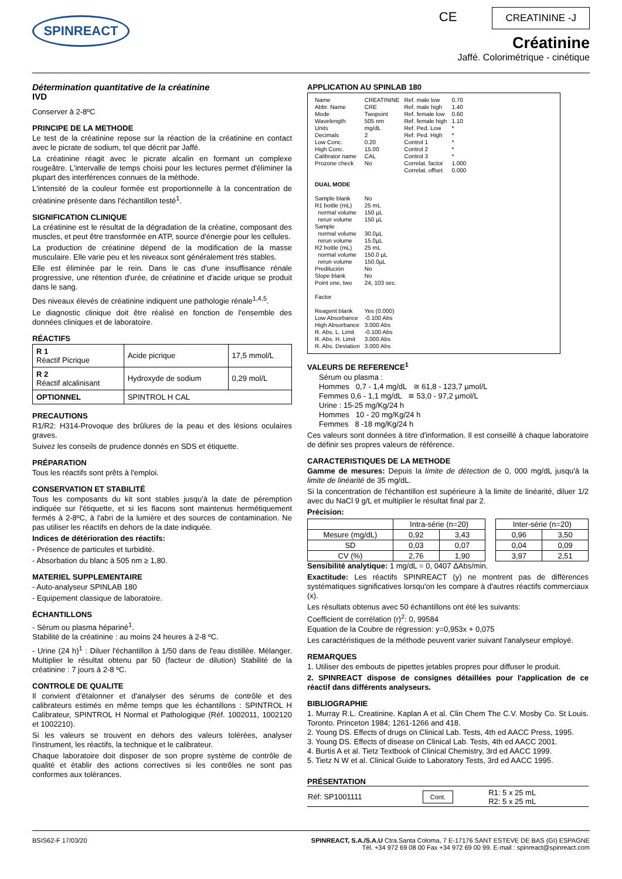SPINREACT
CE CREATININE -J
Créatinine
Jaffé. Colorimétrique - cinétique
Détermination quantitative de la créatinine
IVD
Conserver à 2-8ºC
PRINCIPE DE LA METHODE
Le test de la créatinine repose sur la réaction de la créatinine en contact avec le picrate de sodium, tel que décrit par Jaffé.
La créatinine réagit avec le picrate alcalin en formant un complexe rougeâtre. L'intervalle de temps choisi pour les lectures permet d'éliminer la plupart des interférences connues de la méthode.
L'intensité de la couleur formée est proportionnelle à la concentration de créatinine présente dans l'échantillon testé<sup>1</sup>.
SIGNIFICATION CLINIQUE
La créatinine est le résultat de la dégradation de la créatine, composant des muscles, et peut être transformée en ATP, source d'énergie pour les cellules.
La production de créatinine dépend de la modification de la masse musculaire. Elle varie peu et les niveaux sont généralement très stables.
Elle est éliminée par le rein. Dans le cas d'une insuffisance rénale progressive, une rétention d'urée, de créatinine et d'acide urique se produit dans le sang.
Des niveaux élevés de créatinine indiquent une pathologie rénale<sup>1,4,5</sup>.
Le diagnostic clinique doit être réalisé en fonction de l'ensemble des données cliniques et de laboratoire.
RÉACTIFS
| R 1 Réactif Picrique | Acide picrique | 17,5 mmol/L |
| R 2 Réactif alcalinisant | Hydroxyde de sodium | 0,29 mol/L |
| OPTIONNEL | SPINTROL H CAL | |
PRECAUTIONS
R1/R2: H314-Provoque des brûlures de la peau et des lésions oculaires graves.
Suivez les conseils de prudence donnés en SDS et étiquette.
PRÉPARATION
Tous les réactifs sont prêts à l'emploi.
CONSERVATION ET STABILITÉ
Tous les composants du kit sont stables jusqu'à la date de péremption indiquée sur l'étiquette, et si les flacons sont maintenus hermétiquement fermés à 2-8ºC, à l'abri de la lumière et des sources de contamination. Ne pas utiliser les réactifs en dehors de la date indiquée.
Indices de détérioration des réactifs:
- Présence de particules et turbidité.
- Absorbation du blanc à 505 nm ≥ 1,80.
MATERIEL SUPPLEMENTAIRE
- Auto-analyseur SPINLAB 180
- Equipement classique de laboratoire.
ÉCHANTILLONS
- Sérum ou plasma hépariné<sup>1</sup>.
Stabilité de la créatinine : au moins 24 heures à 2-8 ºC.
- Urine (24 h)<sup>1</sup> : Diluer l'échantillon à 1/50 dans de l'eau distillée. Mélanger. Multiplier le résultat obtenu par 50 (facteur de dilution) Stabilité de la créatinine : 7 jours à 2-8 ºC.
CONTROLE DE QUALITE
Il convient d'étalonner et d'analyser des sérums de contrôle et des calibrateurs estimés en même temps que les échantillons : SPINTROL H Calibrateur, SPINTROL H Normal et Pathologique (Réf. 1002011, 1002120 et 1002210).
Si les valeurs se trouvent en dehors des valeurs tolérées, analyser l'instrument, les réactifs, la technique et le calibrateur.
Chaque laboratoire doit disposer de son propre système de contrôle de qualité et établir des actions correctives si les contrôles ne sont pas conformes aux tolérances.
APPLICATION AU SPINLAB 180
| Name Abbr. Name Mode Wavelength Units Decimals Low Conc. High Conc. Calibrator name Prozone check | CREATININE CRE Twopoint 505 nm mg/dL 2 0.20 15.00 CAL No | Ref. male low Ref. male high Ref. female low Ref. female high Ref. Ped. Low Ref. Ped. High Control 1 Control 2 Control 3 Correlat. factor Correlat. offset | 0.70 1.40 0.60 1.10 * * * * * 1.000 0.000 |
| DUAL MODE | | | |
| Sample blank R1 bottle (mL) normal volume rerun volume Sample normal volume rerun volume R2 bottle (mL) normal volume rerun volume Predilución Slope blank Point one, two Factor Reagent blank Low Absorbance High Absorbance R. Abs. L. Limit R. Abs. H. Limit R. Abs. Deviation | No 25 mL 150 µL 150 µL 30.0µL 15.0µL 25 mL 150.0 µL 150.0µL No No 24, 103 sec. Yes (0.000) -0.100 Abs 3.000 Abs -0.100 Abs 3.000 Abs 3.000 Abs | | |
VALEURS DE REFERENCE<sup>1</sup>
Sérum ou plasma :
Hommes 0,7 - 1,4 mg/dL ≅ 61,8 - 123,7 µmol/L
Femmes 0,6 - 1,1 mg/dL ≅ 53,0 - 97,2 µmol/L
Urine : 15-25 mg/Kg/24 h
Hommes 10 - 20 mg/Kg/24 h
Femmes 8 -18 mg/Kg/24 h
Ces valeurs sont données à titre d'information. Il est conseillé à chaque laboratoire de définir ses propres valeurs de référence.
CARACTERISTIQUES DE LA METHODE
Gamme de mesures: Depuis la limite de détection de 0, 000 mg/dL jusqu'à la limite de linéarité de 35 mg/dL.
Si la concentration de l'échantillon est supérieure à la limite de linéarité, diluer 1/2 avec du NaCl 9 g/L et multiplier le résultat final par 2.
Précision:
| | Intra-série (n=20) | | | Inter-série (n=20) | |
| --- | --- | --- | --- | --- | --- |
| Mesure (mg/dL) | 0,92 | 3,43 | | 0,96 | 3,50 |
| SD | 0,03 | 0,07 | | 0,04 | 0,09 |
| CV (%) | 2,76 | 1,90 | | 3,97 | 2,51 |
Sensibilité analytique: 1 mg/dL = 0, 0407 ΔAbs/min.
Exactitude: Les réactifs SPINREACT (y) ne montrent pas de différences systématiques significatives lorsqu'on les compare à d'autres réactifs commerciaux (x).
Les résultats obtenus avec 50 échantillons ont été les suivants:
Coefficient de corrélation (r)<sup>2</sup>: 0, 99584
Equation de la Coubre de régression: y=0,953x + 0,075
Les caractéristiques de la méthode peuvent varier suivant l'analyseur employé.
REMARQUES
1. Utiliser des embouts de pipettes jetables propres pour diffuser le produit.
2. SPINREACT dispose de consignes détaillées pour l'application de ce réactif dans différents analyseurs.
BIBLIOGRAPHIE
1. Murray R.L. Creatinine. Kaplan A et al. Clin Chem The C.V. Mosby Co. St Louis. Toronto. Princeton 1984; 1261-1266 and 418.
2. Young DS. Effects of drugs on Clinical Lab. Tests, 4th ed AACC Press, 1995.
3. Young DS. Effects of disease on Clinical Lab. Tests, 4th ed AACC 2001.
4. Burtis A et al. Tietz Textbook of Clinical Chemistry, 3rd ed AACC 1999.
5. Tietz N W et al. Clinical Guide to Laboratory Tests, 3rd ed AACC 1995.
PRÉSENTATION
| Réf: SP1001111 | Cont. | R1: 5 x 25 mL R2: 5 x 25 mL |
BSIS62-F 17/03/20 SPINREACT, S.A./S.A.U Ctra.Santa Coloma, 7 E-17176 SANT ESTEVE DE BAS (GI) ESPAGNE
Tél. +34 972 69 08 00 Fax +34 972 69 00 99. E-mail : spinreact@spinreact.com